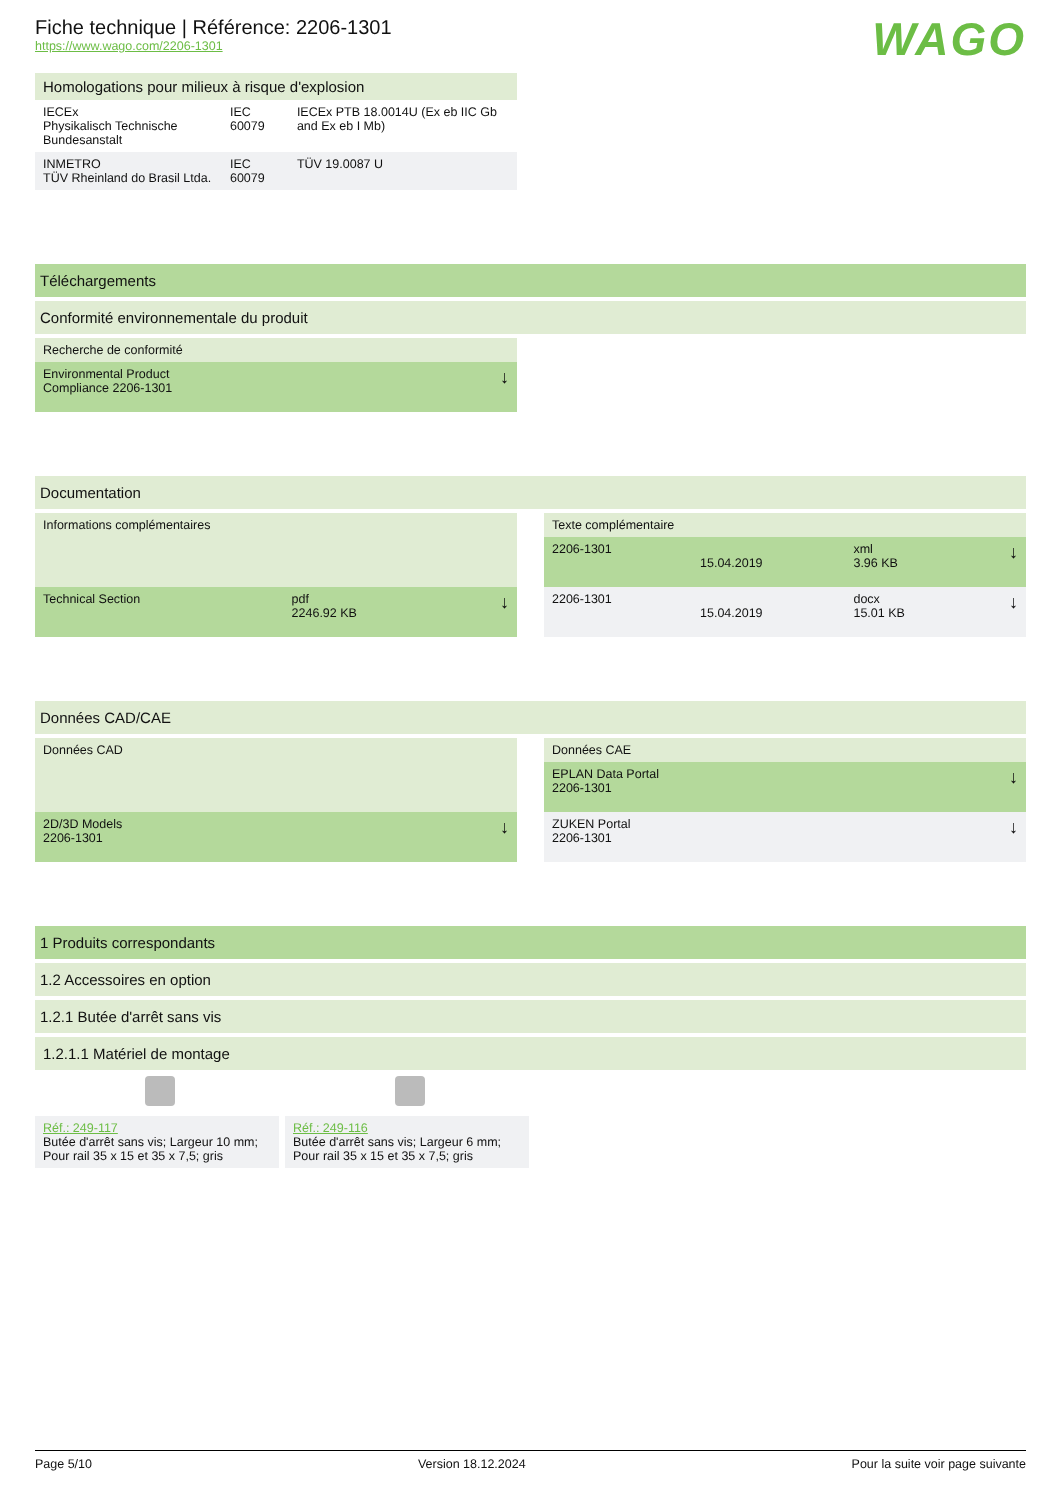WAGO
Fiche technique | Référence: 2206-1301
https://www.wago.com/2206-1301
| Homologations pour milieux à risque d'explosion | | |
| IECEx Physikalisch Technische Bundesanstalt | IEC 60079 | IECEx PTB 18.0014U (Ex eb IIC Gb and Ex eb I Mb) |
| INMETRO TÜV Rheinland do Brasil Ltda. | IEC 60079 | TÜV 19.0087 U |
Téléchargements
Conformité environnementale du produit
| Recherche de conformité | |
| Environmental Product Compliance 2206-1301 | ↓ |
Documentation
| Informations complémentaires | | |
| Technical Section | pdf 2246.92 KB | ↓ |
| Texte complémentaire | | | |
| 2206-1301 | 15.04.2019 | xml 3.96 KB | ↓ |
| 2206-1301 | 15.04.2019 | docx 15.01 KB | ↓ |
Données CAD/CAE
| Données CAD | |
| 2D/3D Models 2206-1301 | ↓ |
| Données CAE | |
| EPLAN Data Portal 2206-1301 | ↓ |
| ZUKEN Portal 2206-1301 | ↓ |
1 Produits correspondants
1.2 Accessoires en option
1.2.1 Butée d'arrêt sans vis
1.2.1.1 Matériel de montage
Réf.: 249-117
Butée d'arrêt sans vis; Largeur 10 mm; Pour rail 35 x 15 et 35 x 7,5; gris
Réf.: 249-116
Butée d'arrêt sans vis; Largeur 6 mm; Pour rail 35 x 15 et 35 x 7,5; gris
Page 5/10 Version 18.12.2024 Pour la suite voir page suivante